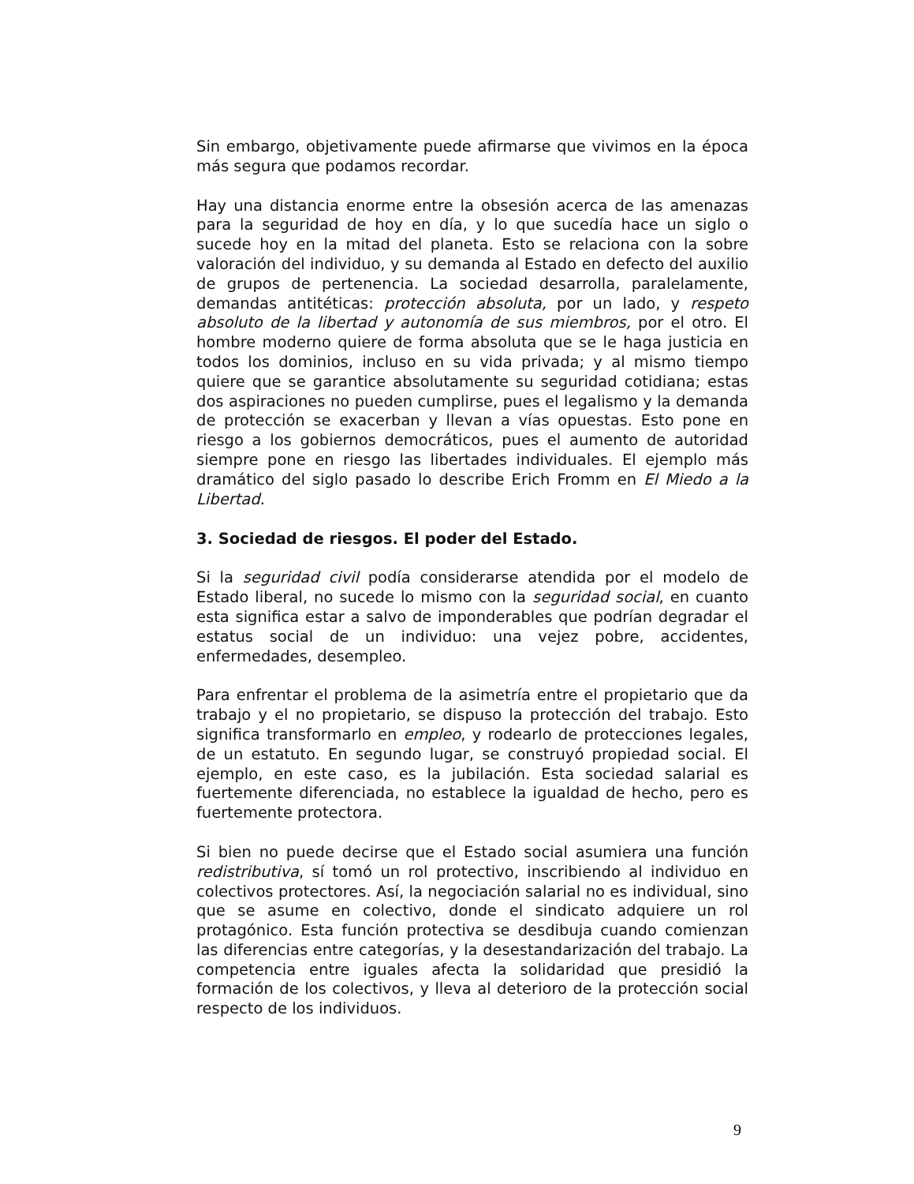Sin embargo, objetivamente puede afirmarse que vivimos en la época más segura que podamos recordar.
Hay una distancia enorme entre la obsesión acerca de las amenazas para la seguridad de hoy en día, y lo que sucedía hace un siglo o sucede hoy en la mitad del planeta. Esto se relaciona con la sobre valoración del individuo, y su demanda al Estado en defecto del auxilio de grupos de pertenencia. La sociedad desarrolla, paralelamente, demandas antitéticas: protección absoluta, por un lado, y respeto absoluto de la libertad y autonomía de sus miembros, por el otro. El hombre moderno quiere de forma absoluta que se le haga justicia en todos los dominios, incluso en su vida privada; y al mismo tiempo quiere que se garantice absolutamente su seguridad cotidiana; estas dos aspiraciones no pueden cumplirse, pues el legalismo y la demanda de protección se exacerban y llevan a vías opuestas. Esto pone en riesgo a los gobiernos democráticos, pues el aumento de autoridad siempre pone en riesgo las libertades individuales. El ejemplo más dramático del siglo pasado lo describe Erich Fromm en El Miedo a la Libertad.
3. Sociedad de riesgos. El poder del Estado.
Si la seguridad civil podía considerarse atendida por el modelo de Estado liberal, no sucede lo mismo con la seguridad social, en cuanto esta significa estar a salvo de imponderables que podrían degradar el estatus social de un individuo: una vejez pobre, accidentes, enfermedades, desempleo.
Para enfrentar el problema de la asimetría entre el propietario que da trabajo y el no propietario, se dispuso la protección del trabajo. Esto significa transformarlo en empleo, y rodearlo de protecciones legales, de un estatuto. En segundo lugar, se construyó propiedad social. El ejemplo, en este caso, es la jubilación. Esta sociedad salarial es fuertemente diferenciada, no establece la igualdad de hecho, pero es fuertemente protectora.
Si bien no puede decirse que el Estado social asumiera una función redistributiva, sí tomó un rol protectivo, inscribiendo al individuo en colectivos protectores. Así, la negociación salarial no es individual, sino que se asume en colectivo, donde el sindicato adquiere un rol protagónico. Esta función protectiva se desdibuja cuando comienzan las diferencias entre categorías, y la desestandarización del trabajo. La competencia entre iguales afecta la solidaridad que presidió la formación de los colectivos, y lleva al deterioro de la protección social respecto de los individuos.
9